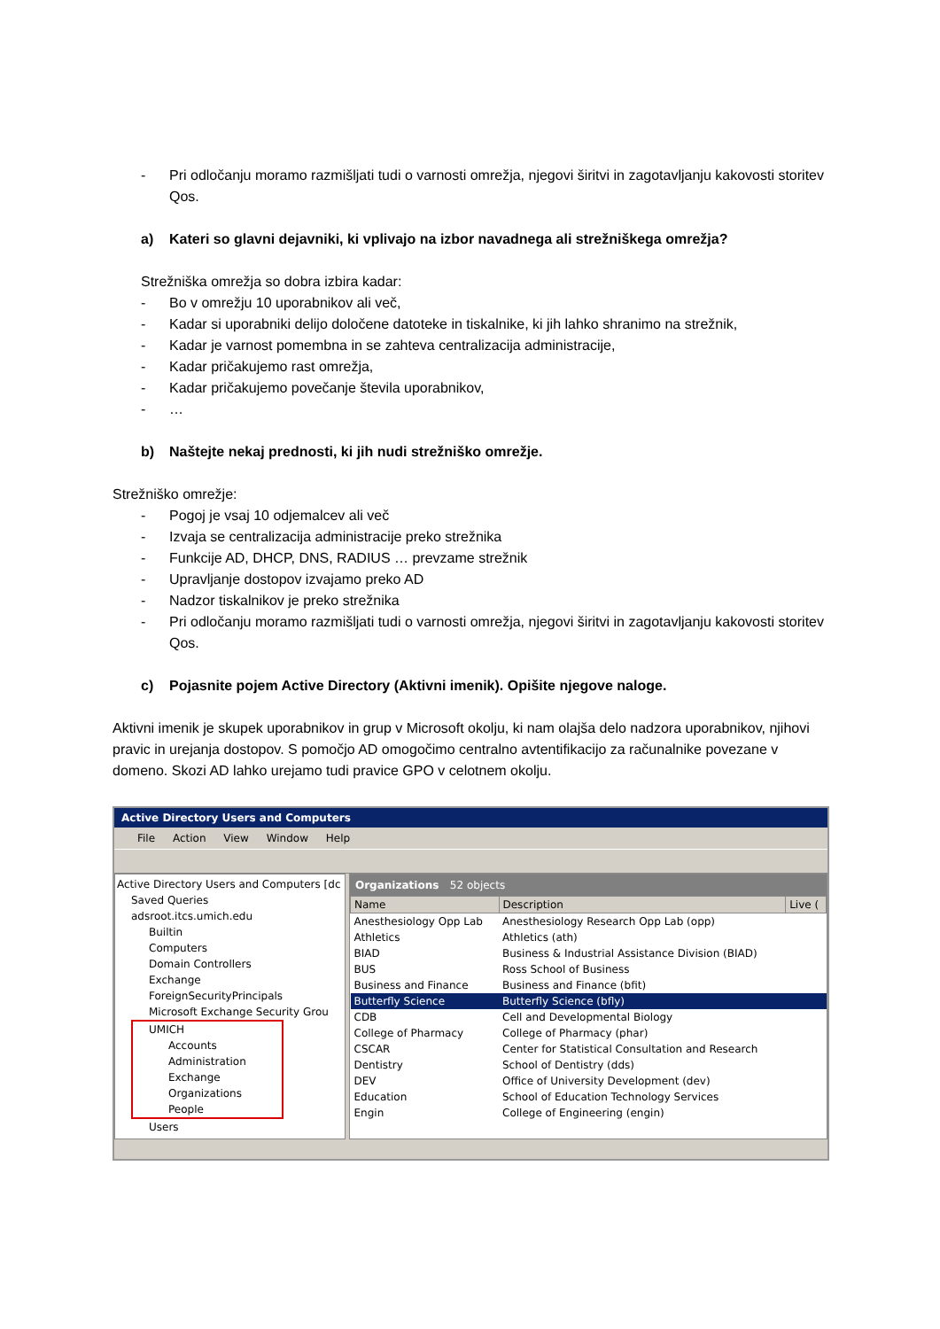- Pri odločanju moramo razmišljati tudi o varnosti omrežja, njegovi širitvi in zagotavljanju kakovosti storitev Qos.
a) Kateri so glavni dejavniki, ki vplivajo na izbor navadnega ali strežniškega omrežja?
Strežniška omrežja so dobra izbira kadar:
- Bo v omrežju 10 uporabnikov ali več,
- Kadar si uporabniki delijo določene datoteke in tiskalnike, ki jih lahko shranimo na strežnik,
- Kadar je varnost pomembna in se zahteva centralizacija administracije,
- Kadar pričakujemo rast omrežja,
- Kadar pričakujemo povečanje števila uporabnikov,
- …
b) Naštejte nekaj prednosti, ki jih nudi strežniško omrežje.
Strežniško omrežje:
- Pogoj je vsaj 10 odjemalcev ali več
- Izvaja se centralizacija administracije preko strežnika
- Funkcije AD, DHCP, DNS, RADIUS … prevzame strežnik
- Upravljanje dostopov izvajamo preko AD
- Nadzor tiskalnikov je preko strežnika
- Pri odločanju moramo razmišljati tudi o varnosti omrežja, njegovi širitvi in zagotavljanju kakovosti storitev Qos.
c) Pojasnite pojem Active Directory (Aktivni imenik). Opišite njegove naloge.
Aktivni imenik je skupek uporabnikov in grup v Microsoft okolju, ki nam olajša delo nadzora uporabnikov, njihovi pravic in urejanja dostopov. S pomočjo AD omogočimo centralno avtentifikacijo za računalnike povezane v domeno. Skozi AD lahko urejamo tudi pravice GPO v celotnem okolju.
Active Directory Users and Computers
File Action View Window Help
Active Directory Users and Computers [dc
Saved Queries
adsroot.itcs.umich.edu
Builtin
Computers
Domain Controllers
Exchange
ForeignSecurityPrincipals
Microsoft Exchange Security Grou
UMICH
Accounts
Administration
Exchange
Organizations
People
Users
Organizations 52 objects
| Name | Description | Live ( |
| --- | --- | --- |
| Anesthesiology Opp Lab | Anesthesiology Research Opp Lab (opp) | |
| Athletics | Athletics (ath) | |
| BIAD | Business & Industrial Assistance Division (BIAD) | |
| BUS | Ross School of Business | |
| Business and Finance | Business and Finance (bfit) | |
| Butterfly Science | Butterfly Science (bfly) | |
| CDB | Cell and Developmental Biology | |
| College of Pharmacy | College of Pharmacy (phar) | |
| CSCAR | Center for Statistical Consultation and Research | |
| Dentistry | School of Dentistry (dds) | |
| DEV | Office of University Development (dev) | |
| Education | School of Education Technology Services | |
| Engin | College of Engineering (engin) | |